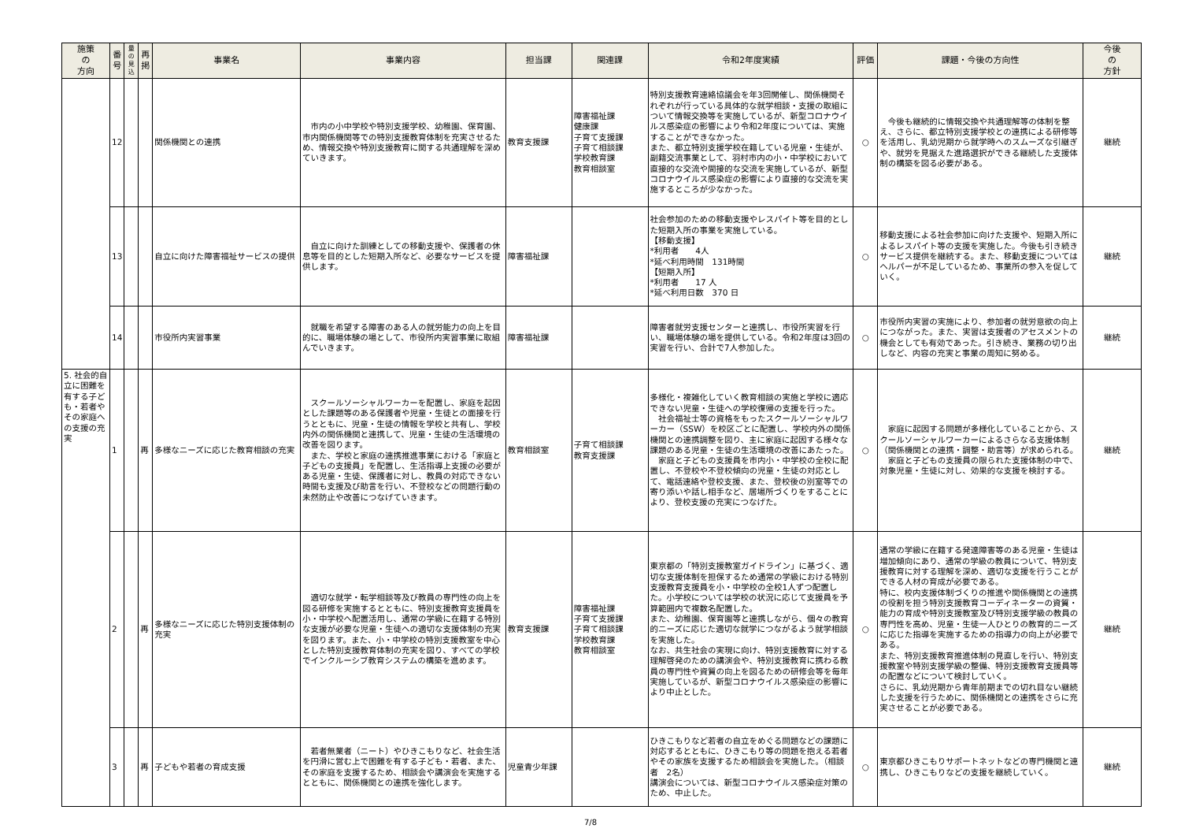| 施策 の 方向 | 番号 | 量の見込 | 再掲 | 事業名 | 事業内容 | 担当課 | 関連課 | 令和2年度実績 | 評価 | 課題・今後の方向性 | 今後 の 方針 |
| --- | --- | --- | --- | --- | --- | --- | --- | --- | --- | --- | --- |
| | 12 | | | 関係機関との連携 | 市内の小中学校や特別支援学校、幼稚園、保育園、市内関係機関等での特別支援教育体制を充実させるため、情報交換や特別支援教育に関する共通理解を深めていきます。 | 教育支援課 | 障害福祉課 健康課 子育て支援課 子育て相談課 学校教育課 教育相談室 | 特別支援教育連絡協議会を年3回開催し、関係機関それぞれが行っている具体的な就学相談・支援の取組について情報交換等を実施しているが、新型コロナウイルス感染症の影響により令和2年度については、実施することができなかった。 また、都立特別支援学校在籍している児童・生徒が、副籍交流事業として、羽村市内の小・中学校において直接的な交流や間接的な交流を実施しているが、新型コロナウイルス感染症の影響により直接的な交流を実施するところが少なかった。 | ○ | 今後も継続的に情報交換や共通理解等の体制を整え、さらに、都立特別支援学校との連携による研修等を活用し、乳幼児期から就学時へのスムーズな引継ぎや、就労を見据えた進路選択ができる継続した支援体制の構築を図る必要がある。 | 継続 |
| | 13 | | | 自立に向けた障害福祉サービスの提供 | 自立に向けた訓練としての移動支援や、保護者の休息等を目的とした短期入所など、必要なサービスを提供します。 | 障害福祉課 | | 社会参加のための移動支援やレスパイト等を目的とした短期入所の事業を実施している。 【移動支援】 *利用者 4人 *延べ利用時間 131時間 【短期入所】 *利用者 17 人 *延べ利用日数 370 日 | ○ | 移動支援による社会参加に向けた支援や、短期入所によるレスパイト等の支援を実施した。今後も引き続きサービス提供を継続する。また、移動支援についてはヘルパーが不足しているため、事業所の参入を促していく。 | 継続 |
| | 14 | | | 市役所内実習事業 | 就職を希望する障害のある人の就労能力の向上を目的に、職場体験の場として、市役所内実習事業に取組んでいきます。 | 障害福祉課 | | 障害者就労支援センターと連携し、市役所実習を行い、職場体験の場を提供している。令和2年度は3回の実習を行い、合計で7人参加した。 | ○ | 市役所内実習の実施により、参加者の就労意欲の向上につながった。また、実習は支援者のアセスメントの機会としても有効であった。引き続き、業務の切り出しなど、内容の充実と事業の周知に努める。 | 継続 |
| 5. 社会的自立に困難を有する子ども・若者やその家庭への支援の充実 | 1 | | 再 | 多様なニーズに応じた教育相談の充実 | スクールソーシャルワーカーを配置し、家庭を起因とした課題等のある保護者や児童・生徒との面接を行うとともに、児童・生徒の情報を学校と共有し、学校内外の関係機関と連携して、児童・生徒の生活環境の改善を図ります。 また、学校と家庭の連携推進事業における「家庭と子どもの支援員」を配置し、生活指導上支援の必要がある児童・生徒、保護者に対し、教員の対応できない時間も支援及び助言を行い、不登校などの問題行動の未然防止や改善につなげていきます。 | 教育相談室 | 子育て相談課 教育支援課 | 多様化・複雑化していく教育相談の実施と学校に適応できない児童・生徒への学校復帰の支援を行った。 社会福祉士等の資格をもったスクールソーシャルワーカー（SSW）を校区ごとに配置し、学校内外の関係機関との連携調整を図り、主に家庭に起因する様々な課題のある児童・生徒の生活環境の改善にあたった。 家庭と子どもの支援員を市内小・中学校の全校に配置し、不登校や不登校傾向の児童・生徒の対応として、電話連絡や登校支援、また、登校後の別室等での寄り添いや話し相手など、居場所づくりをすることにより、登校支援の充実につなげた。 | ○ | 家庭に起因する問題が多様化していることから、スクールソーシャルワーカーによるさらなる支援体制（関係機関との連携・調整・助言等）が求められる。 家庭と子どもの支援員の限られた支援体制の中で、対象児童・生徒に対し、効果的な支援を検討する。 | 継続 |
| | 2 | | 再 | 多様なニーズに応じた特別支援体制の充実 | 適切な就学・転学相談等及び教員の専門性の向上を図る研修を実施するとともに、特別支援教育支援員を小・中学校へ配置活用し、通常の学級に在籍する特別な支援が必要な児童・生徒への適切な支援体制の充実を図ります。また、小・中学校の特別支援教室を中心とした特別支援教育体制の充実を図り、すべての学校でインクルーシブ教育システムの構築を進めます。 | 教育支援課 | 障害福祉課 子育て支援課 子育て相談課 学校教育課 教育相談室 | 東京都の「特別支援教室ガイドライン」に基づく、適切な支援体制を担保するため通常の学級における特別支援教育支援員を小・中学校の全校1人ずつ配置した。小学校については学校の状況に応じて支援員を予算範囲内で複数名配置した。 また、幼稚園、保育園等と連携しながら、個々の教育的ニーズに応じた適切な就学につながるよう就学相談を実施した。 なお、共生社会の実現に向け、特別支援教育に対する理解啓発のための講演会や、特別支援教育に携わる教員の専門性や資質の向上を図るための研修会等を毎年実施しているが、新型コロナウイルス感染症の影響により中止とした。 | ○ | 通常の学級に在籍する発達障害等のある児童・生徒は増加傾向にあり、通常の学級の教員について、特別支援教育に対する理解を深め、適切な支援を行うことができる人材の育成が必要である。 特に、校内支援体制づくりの推進や関係機関との連携の役割を担う特別支援教育コーディネーターの資質・能力の育成や特別支援教室及び特別支援学級の教員の専門性を高め、児童・生徒一人ひとりの教育的ニーズに応じた指導を実施するための指導力の向上が必要である。 また、特別支援教育推進体制の見直しを行い、特別支援教室や特別支援学級の整備、特別支援教育支援員等の配置などについて検討していく。 さらに、乳幼児期から青年前期までの切れ目ない継続した支援を行うために、関係機関との連携をさらに充実させることが必要である。 | 継続 |
| | 3 | | 再 | 子どもや若者の育成支援 | 若者無業者（ニート）やひきこもりなど、社会生活を円滑に営む上で困難を有する子ども・若者、また、その家庭を支援するため、相談会や講演会を実施するとともに、関係機関との連携を強化します。 | 児童青少年課 | | ひきこもりなど若者の自立をめぐる問題などの課題に対応するとともに、ひきこもり等の問題を抱える若者やその家族を支援するため相談会を実施した。（相談者 2名） 講演会については、新型コロナウイルス感染症対策のため、中止した。 | ○ | 東京都ひきこもりサポートネットなどの専門機関と連携し、ひきこもりなどの支援を継続していく。 | 継続 |
7/8